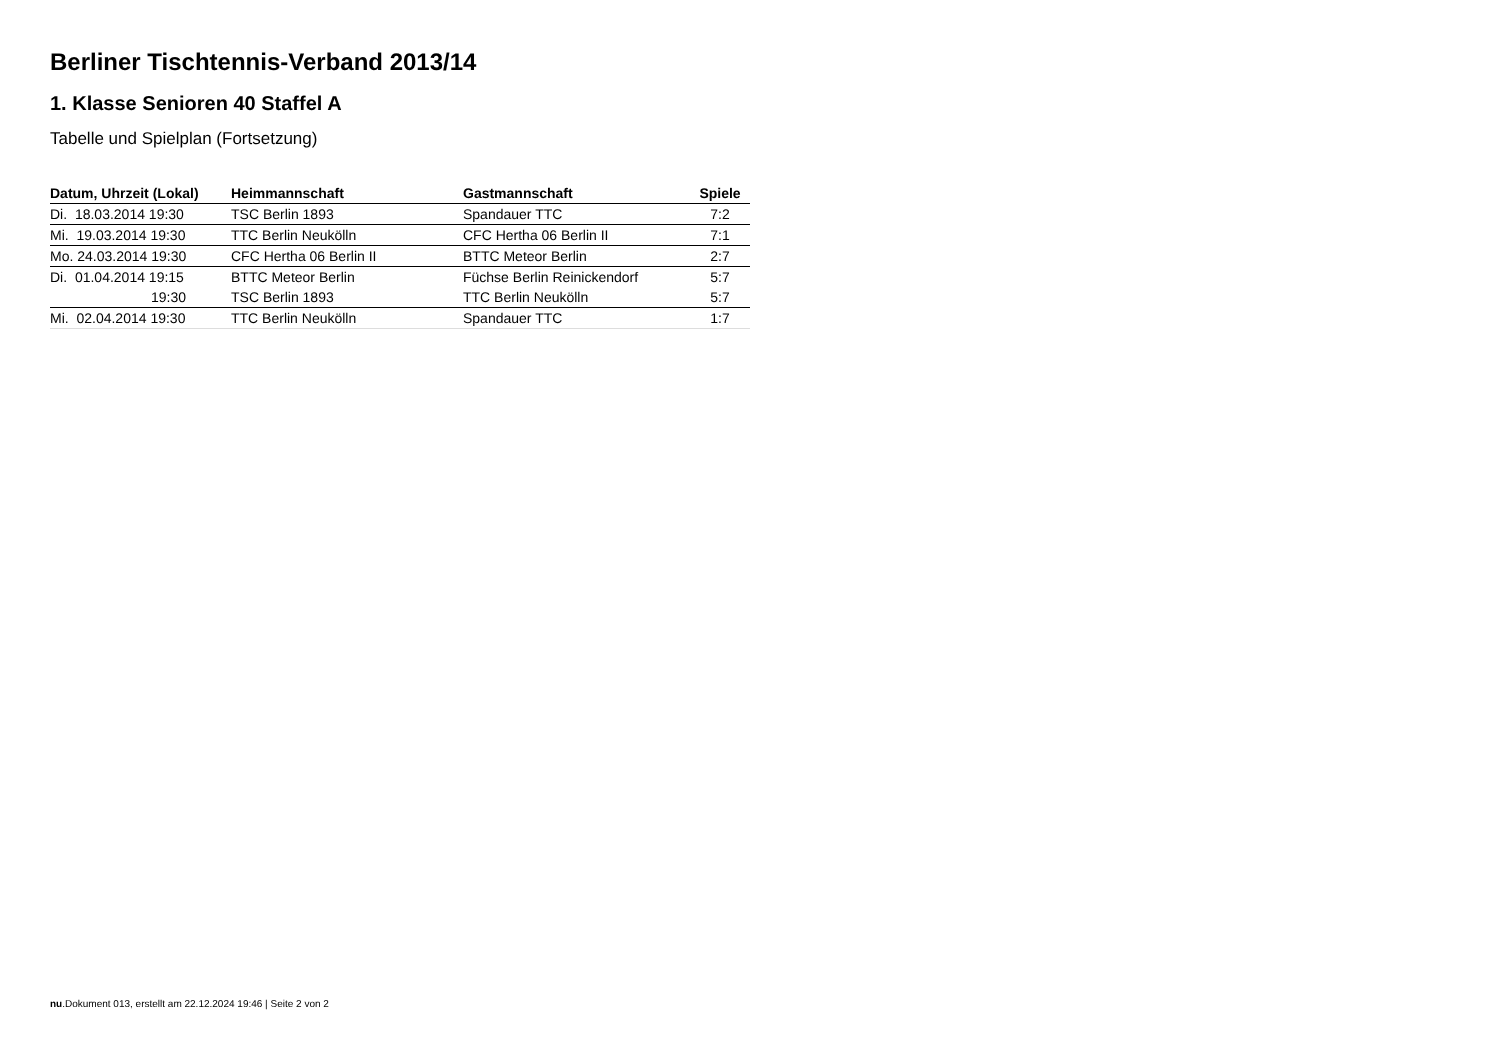Berliner Tischtennis-Verband 2013/14
1. Klasse Senioren 40 Staffel A
Tabelle und Spielplan (Fortsetzung)
| Datum, Uhrzeit (Lokal) | Heimmannschaft | Gastmannschaft | Spiele |
| --- | --- | --- | --- |
| Di. 18.03.2014 19:30 | TSC Berlin 1893 | Spandauer TTC | 7:2 |
| Mi. 19.03.2014 19:30 | TTC Berlin Neukölln | CFC Hertha 06 Berlin II | 7:1 |
| Mo. 24.03.2014 19:30 | CFC Hertha 06 Berlin II | BTTC Meteor Berlin | 2:7 |
| Di. 01.04.2014 19:15 | BTTC Meteor Berlin | Füchse Berlin Reinickendorf | 5:7 |
| 19:30 | TSC Berlin 1893 | TTC Berlin Neukölln | 5:7 |
| Mi. 02.04.2014 19:30 | TTC Berlin Neukölln | Spandauer TTC | 1:7 |
nu.Dokument 013, erstellt am 22.12.2024 19:46 | Seite 2 von 2